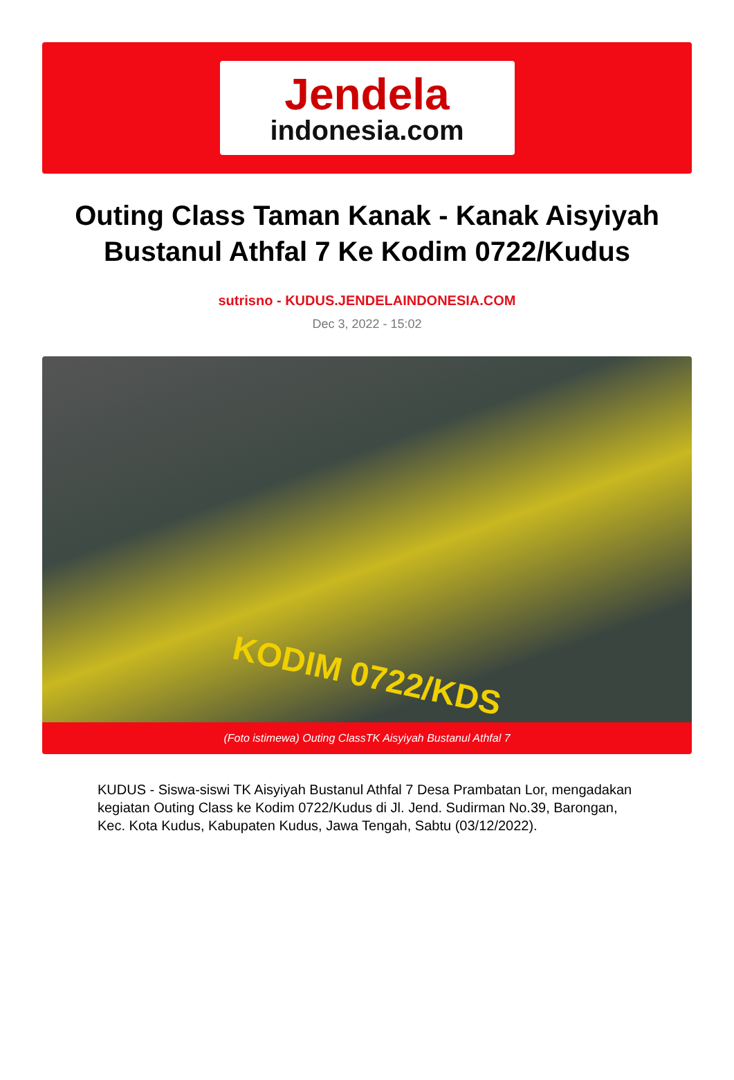Jendela
indonesia.com
Outing Class Taman Kanak - Kanak Aisyiyah Bustanul Athfal 7 Ke Kodim 0722/Kudus
sutrisno - KUDUS.JENDELAINDONESIA.COM
Dec 3, 2022 - 15:02
KODIM 0722/KDS
(Foto istimewa) Outing ClassTK Aisyiyah Bustanul Athfal 7
KUDUS - Siswa-siswi TK Aisyiyah Bustanul Athfal 7 Desa Prambatan Lor, mengadakan kegiatan Outing Class ke Kodim 0722/Kudus di Jl. Jend. Sudirman No.39, Barongan, Kec. Kota Kudus, Kabupaten Kudus, Jawa Tengah, Sabtu (03/12/2022).